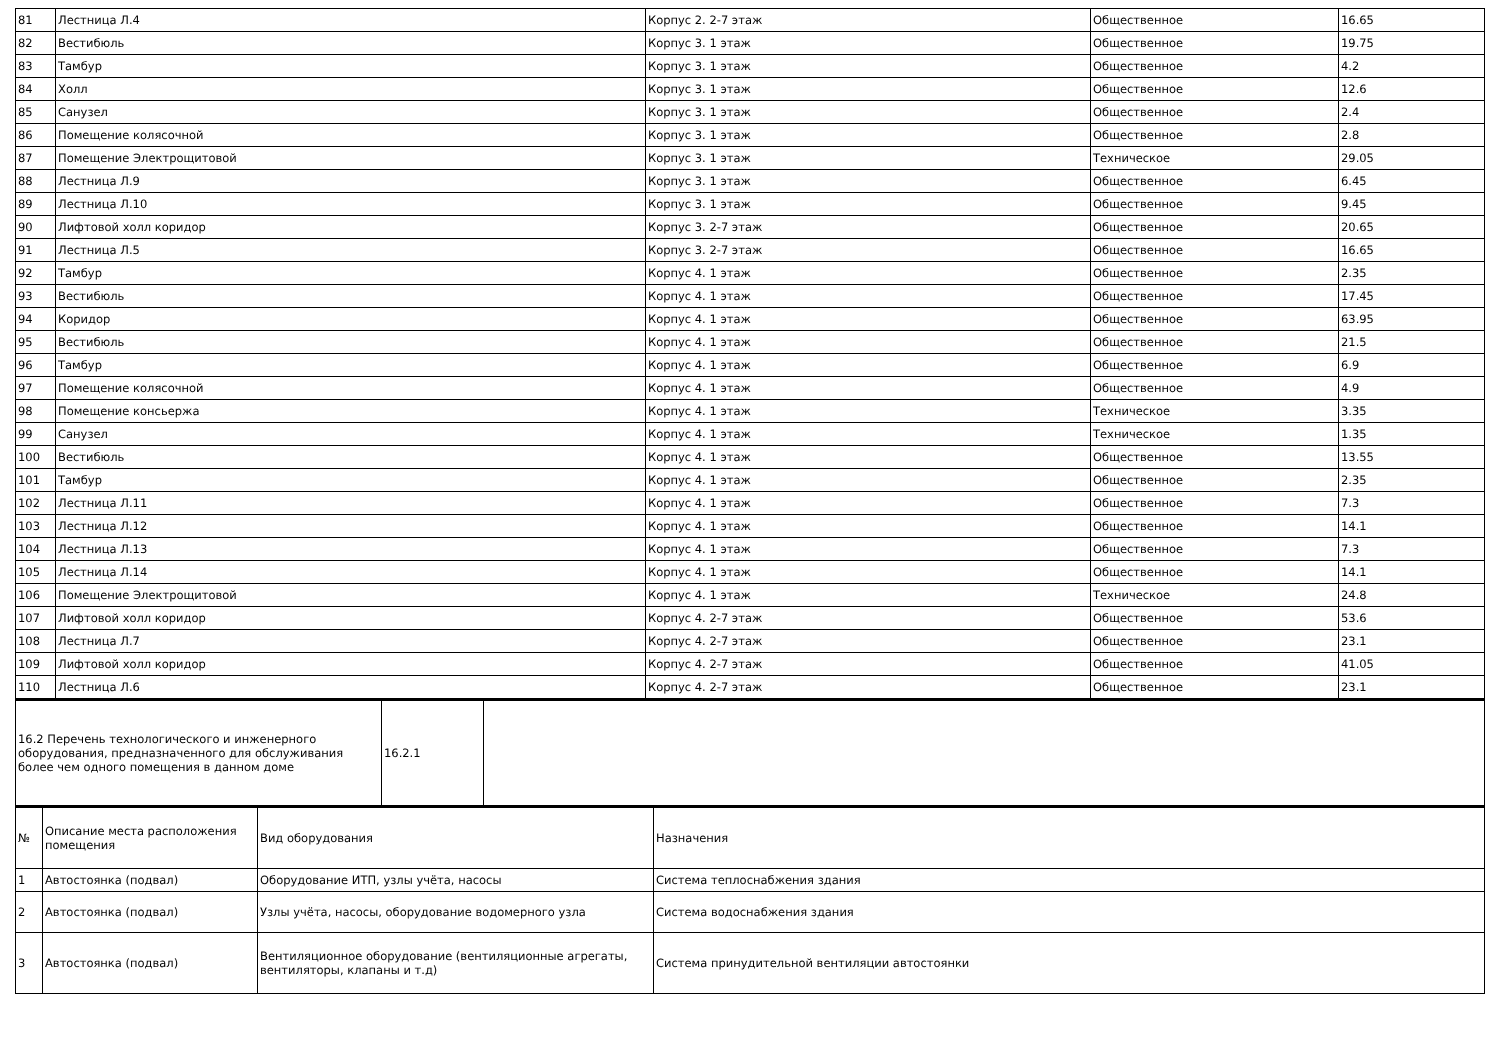| 81 | Лестница Л.4 | Корпус 2. 2-7 этаж | Общественное | 16.65 |
| 82 | Вестибюль | Корпус 3. 1 этаж | Общественное | 19.75 |
| 83 | Тамбур | Корпус 3. 1 этаж | Общественное | 4.2 |
| 84 | Холл | Корпус 3. 1 этаж | Общественное | 12.6 |
| 85 | Санузел | Корпус 3. 1 этаж | Общественное | 2.4 |
| 86 | Помещение колясочной | Корпус 3. 1 этаж | Общественное | 2.8 |
| 87 | Помещение Электрощитовой | Корпус 3. 1 этаж | Техническое | 29.05 |
| 88 | Лестница Л.9 | Корпус 3. 1 этаж | Общественное | 6.45 |
| 89 | Лестница Л.10 | Корпус 3. 1 этаж | Общественное | 9.45 |
| 90 | Лифтовой холл коридор | Корпус 3. 2-7 этаж | Общественное | 20.65 |
| 91 | Лестница Л.5 | Корпус 3. 2-7 этаж | Общественное | 16.65 |
| 92 | Тамбур | Корпус 4. 1 этаж | Общественное | 2.35 |
| 93 | Вестибюль | Корпус 4. 1 этаж | Общественное | 17.45 |
| 94 | Коридор | Корпус 4. 1 этаж | Общественное | 63.95 |
| 95 | Вестибюль | Корпус 4. 1 этаж | Общественное | 21.5 |
| 96 | Тамбур | Корпус 4. 1 этаж | Общественное | 6.9 |
| 97 | Помещение колясочной | Корпус 4. 1 этаж | Общественное | 4.9 |
| 98 | Помещение консьержа | Корпус 4. 1 этаж | Техническое | 3.35 |
| 99 | Санузел | Корпус 4. 1 этаж | Техническое | 1.35 |
| 100 | Вестибюль | Корпус 4. 1 этаж | Общественное | 13.55 |
| 101 | Тамбур | Корпус 4. 1 этаж | Общественное | 2.35 |
| 102 | Лестница Л.11 | Корпус 4. 1 этаж | Общественное | 7.3 |
| 103 | Лестница Л.12 | Корпус 4. 1 этаж | Общественное | 14.1 |
| 104 | Лестница Л.13 | Корпус 4. 1 этаж | Общественное | 7.3 |
| 105 | Лестница Л.14 | Корпус 4. 1 этаж | Общественное | 14.1 |
| 106 | Помещение Электрощитовой | Корпус 4. 1 этаж | Техническое | 24.8 |
| 107 | Лифтовой холл коридор | Корпус 4. 2-7 этаж | Общественное | 53.6 |
| 108 | Лестница Л.7 | Корпус 4. 2-7 этаж | Общественное | 23.1 |
| 109 | Лифтовой холл коридор | Корпус 4. 2-7 этаж | Общественное | 41.05 |
| 110 | Лестница Л.6 | Корпус 4. 2-7 этаж | Общественное | 23.1 |
| 16.2 Перечень технологического и инженерного оборудования, предназначенного для обслуживания более чем одного помещения в данном доме | 16.2.1 | |
| № | Описание места расположения помещения | Вид оборудования | Назначения |
| --- | --- | --- | --- |
| 1 | Автостоянка (подвал) | Оборудование ИТП, узлы учёта, насосы | Система теплоснабжения здания |
| 2 | Автостоянка (подвал) | Узлы учёта, насосы, оборудование водомерного узла | Система водоснабжения здания |
| 3 | Автостоянка (подвал) | Вентиляционное оборудование (вентиляционные агрегаты, вентиляторы, клапаны и т.д) | Система принудительной вентиляции автостоянки |